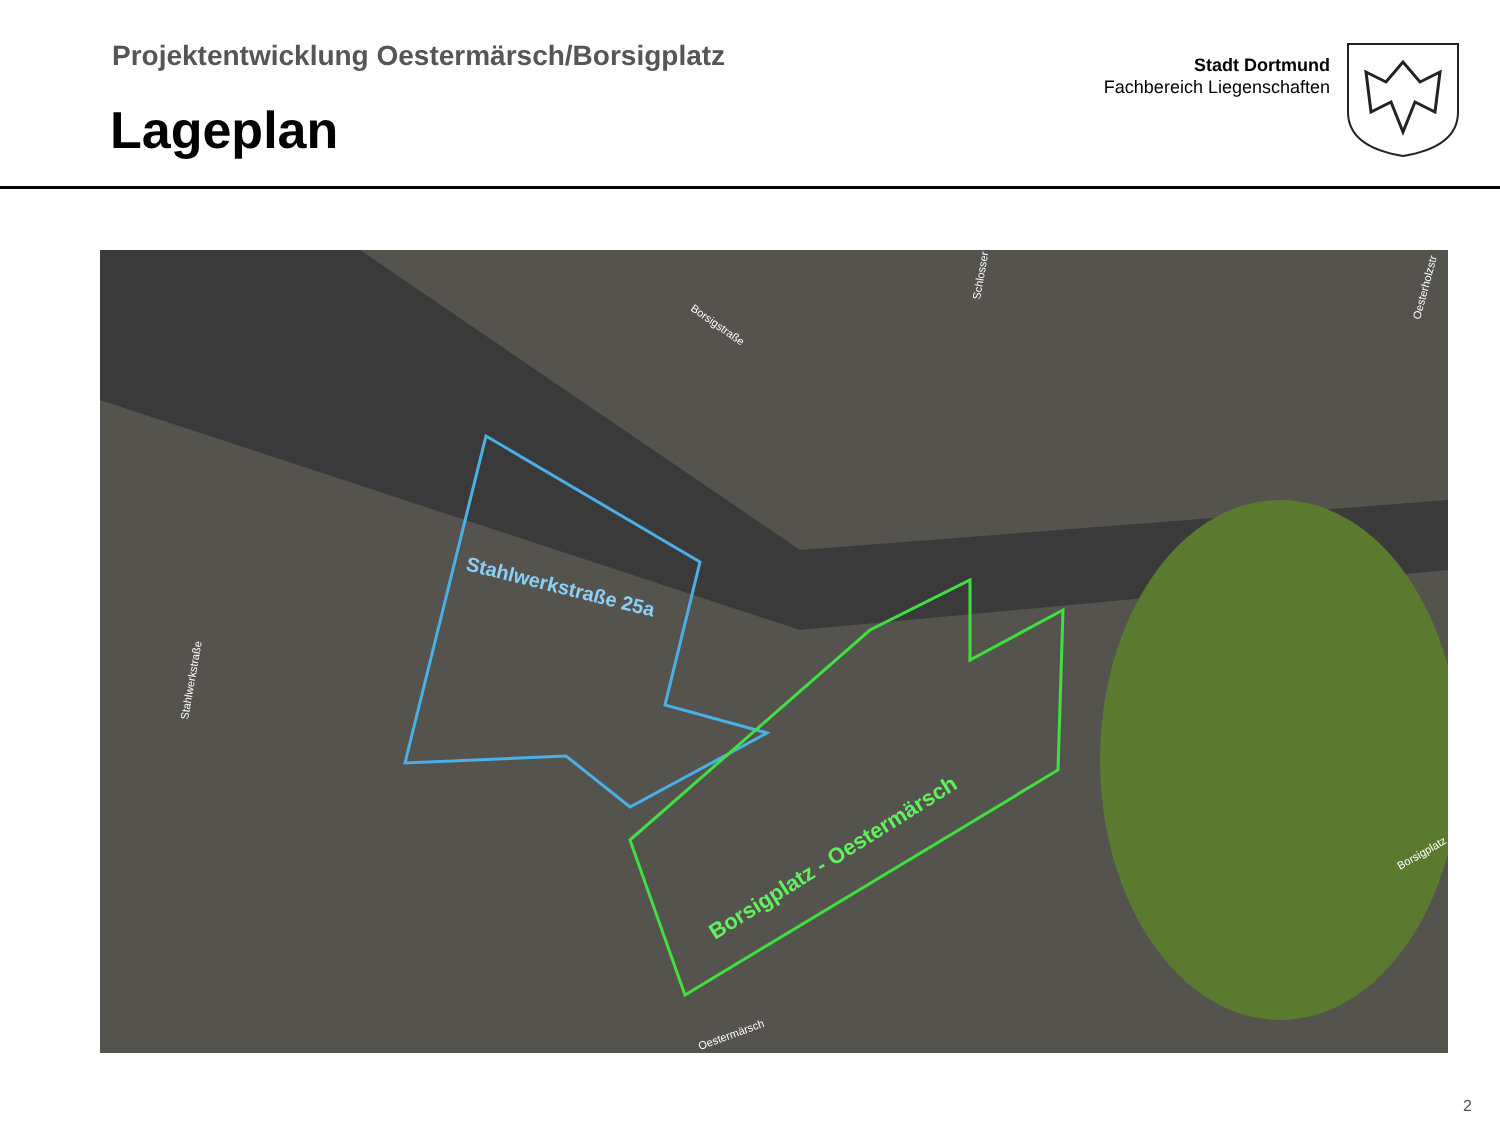Projektentwicklung Oestermärsch/Borsigplatz
Lageplan
Stadt Dortmund
Fachbereich Liegenschaften
Stahlwerkstraße 25a
Borsigplatz - Oestermärsch
Borsigstraße
Stahlwerkstraße
Borsigplatz
Oestermärsch
Schlosser
Oesterholzstr
2